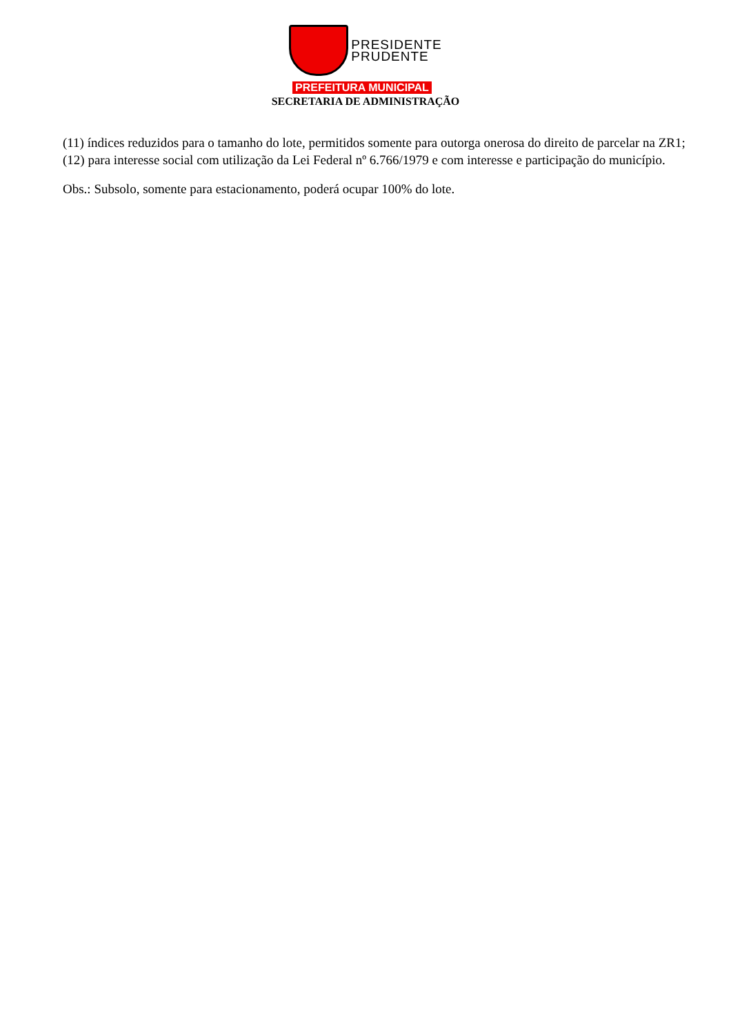PRESIDENTE
PRUDENTE
PREFEITURA MUNICIPAL
SECRETARIA DE ADMINISTRAÇÃO
(11) índices reduzidos para o tamanho do lote, permitidos somente para outorga onerosa do direito de parcelar na ZR1;
(12) para interesse social com utilização da Lei Federal nº 6.766/1979 e com interesse e participação do município.
Obs.: Subsolo, somente para estacionamento, poderá ocupar 100% do lote.